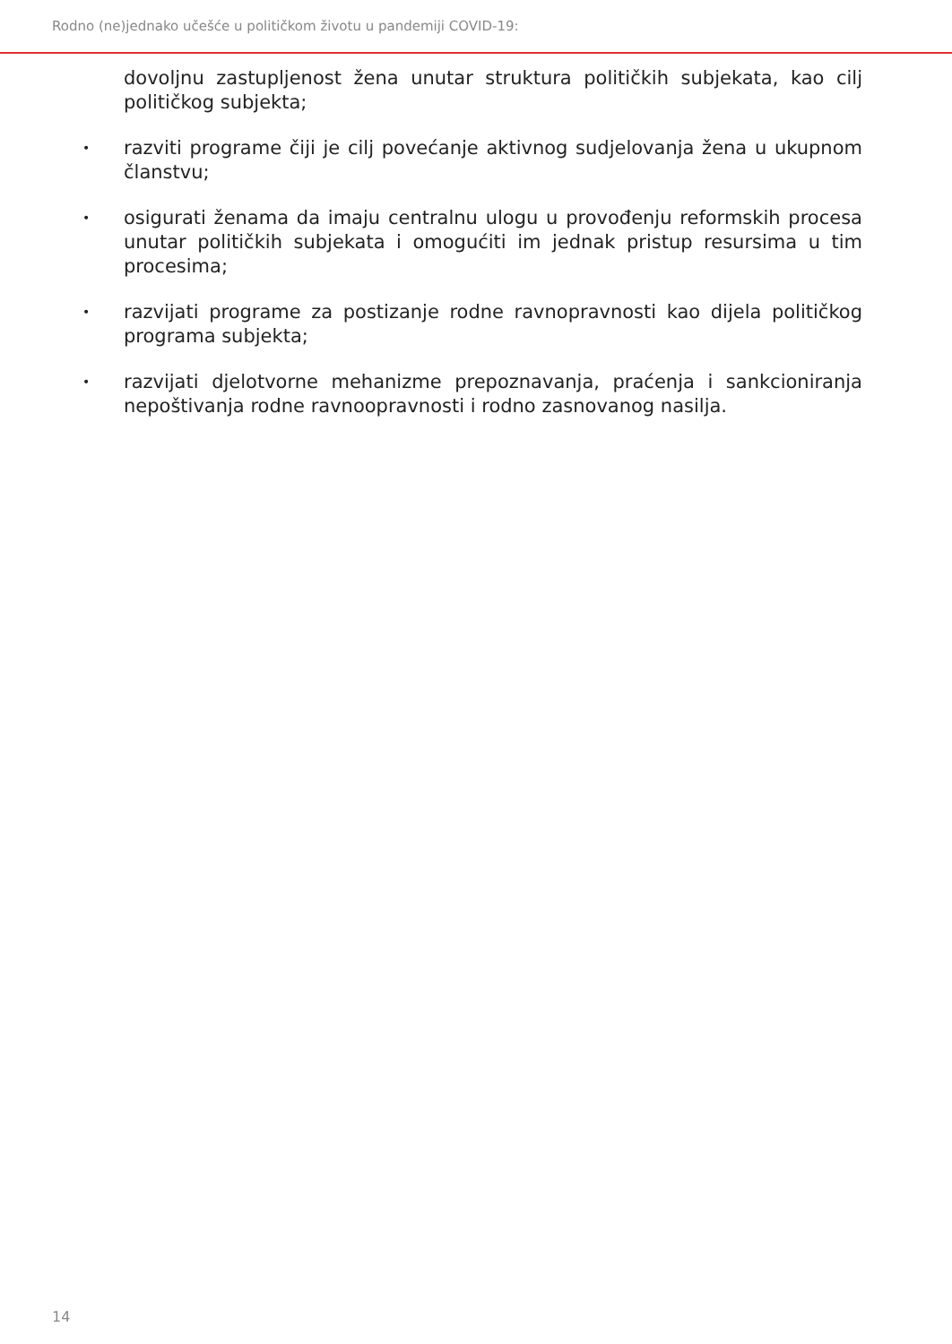Rodno (ne)jednako učešće u političkom životu u pandemiji COVID-19:
dovoljnu zastupljenost žena unutar struktura političkih subjekata, kao cilj političkog subjekta;
•
razviti programe čiji je cilj povećanje aktivnog sudjelovanja žena u ukupnom članstvu;
•
osigurati ženama da imaju centralnu ulogu u provođenju reformskih procesa unutar političkih subjekata i omogućiti im jednak pristup resursima u tim procesima;
•
razvijati programe za postizanje rodne ravnopravnosti kao dijela političkog programa subjekta;
•
razvijati djelotvorne mehanizme prepoznavanja, praćenja i sankcioniranja nepoštivanja rodne ravnoopravnosti i rodno zasnovanog nasilja.
14